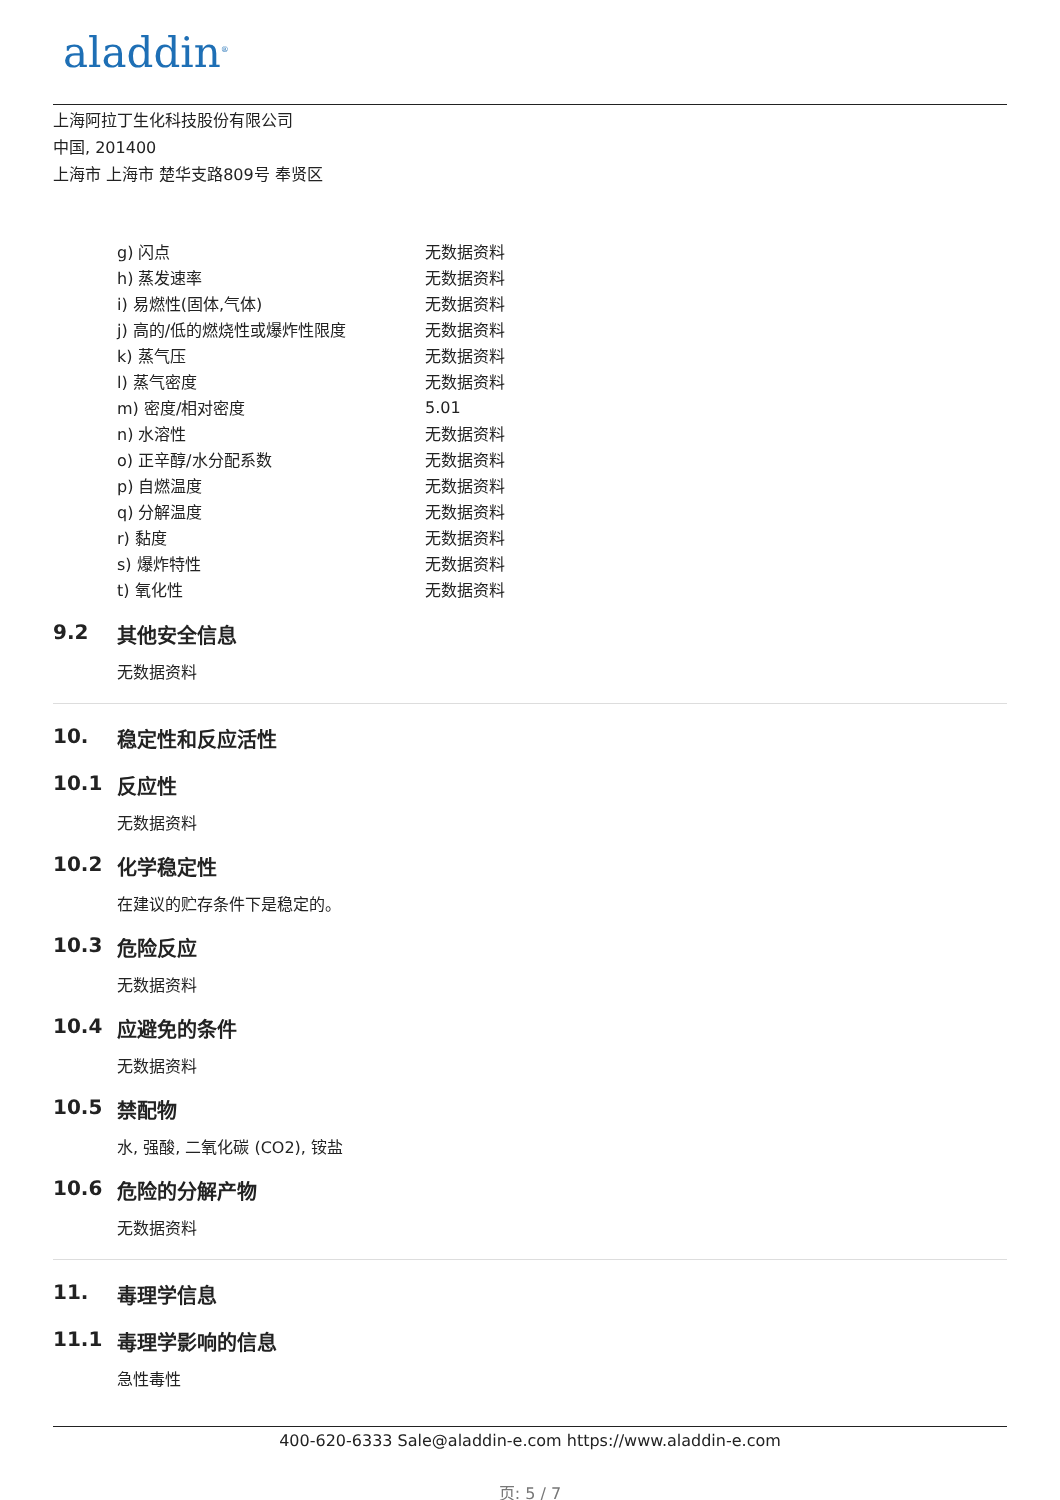aladdin<sup>®</sup>
上海阿拉丁生化科技股份有限公司
中国, 201400
上海市 上海市 楚华支路809号 奉贤区
| g) 闪点 | 无数据资料 |
| h) 蒸发速率 | 无数据资料 |
| i) 易燃性(固体,气体) | 无数据资料 |
| j) 高的/低的燃烧性或爆炸性限度 | 无数据资料 |
| k) 蒸气压 | 无数据资料 |
| l) 蒸气密度 | 无数据资料 |
| m) 密度/相对密度 | 5.01 |
| n) 水溶性 | 无数据资料 |
| o) 正辛醇/水分配系数 | 无数据资料 |
| p) 自燃温度 | 无数据资料 |
| q) 分解温度 | 无数据资料 |
| r) 黏度 | 无数据资料 |
| s) 爆炸特性 | 无数据资料 |
| t) 氧化性 | 无数据资料 |
9.2 其他安全信息
无数据资料
10. 稳定性和反应活性
10.1 反应性
无数据资料
10.2 化学稳定性
在建议的贮存条件下是稳定的。
10.3 危险反应
无数据资料
10.4 应避免的条件
无数据资料
10.5 禁配物
水, 强酸, 二氧化碳 (CO2), 铵盐
10.6 危险的分解产物
无数据资料
11. 毒理学信息
11.1 毒理学影响的信息
急性毒性
400-620-6333 Sale@aladdin-e.com https://www.aladdin-e.com
页: 5 / 7